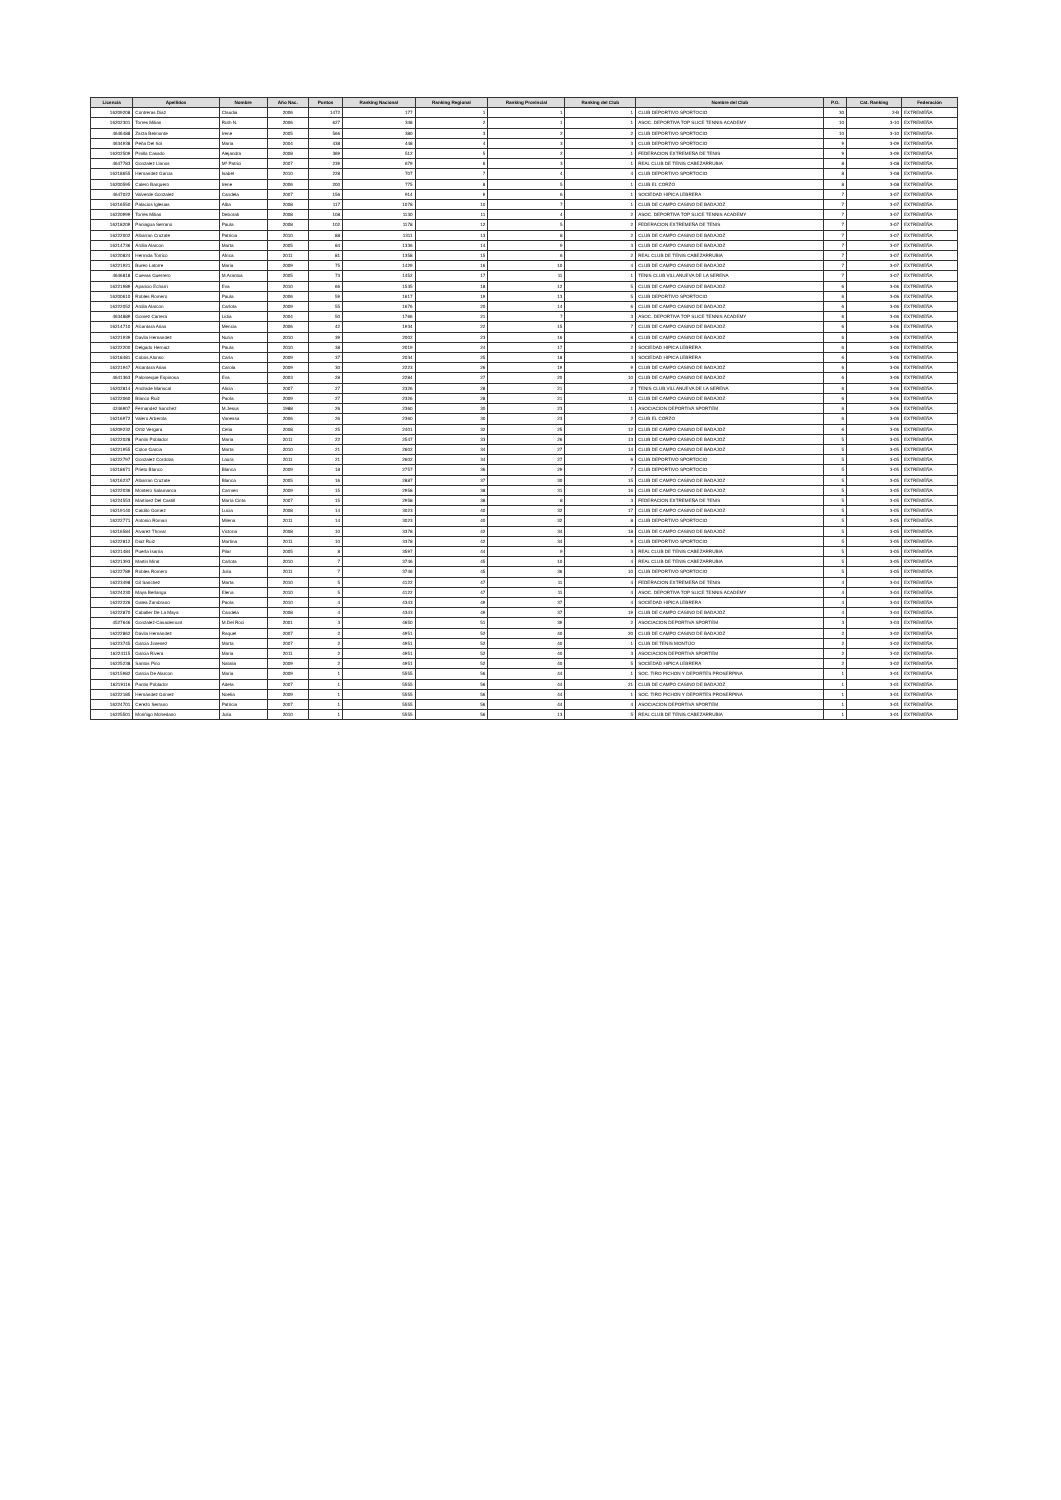| Licencia | Apellidos | Nombre | Año Nac. | Puntos | Ranking Nacional | Ranking Regional | Ranking Provincial | Ranking del Club | Nombre del Club | P.O. | Cat. Ranking | Federación |
| --- | --- | --- | --- | --- | --- | --- | --- | --- | --- | --- | --- | --- |
| 16209208 | Contreras Diaz | Claudia | 2006 | 1472 | 177 | 1 | 1 | 1 | CLUB DEPORTIVO SPORTOCIO | 30 | 2-B | EXTREMEÑA |
| 16202301 | Torres Milian | Ruth N. | 2006 | 627 | 348 | 2 | 1 | 1 | ASOC. DEPORTIVA TOP SLICE TENNIS ACADEMY | 10 | 3-10 | EXTREMEÑA |
| 4646488 | Zarza Belmonte | Irene | 2005 | 566 | 380 | 3 | 2 | 2 | CLUB DEPORTIVO SPORTOCIO | 10 | 3-10 | EXTREMEÑA |
| 4634938 | Peña Del Sol | Maria | 2004 | 438 | 448 | 4 | 3 | 3 | CLUB DEPORTIVO SPORTOCIO | 9 | 3-09 | EXTREMEÑA |
| 16202509 | Pinilla Casado | Alejandra | 2008 | 369 | 512 | 5 | 2 | 1 | FEDERACION EXTREMEÑA DE TENIS | 9 | 3-09 | EXTREMEÑA |
| 4647783 | Gonzalez Llanos | Mª Patrici | 2007 | 239 | 679 | 6 | 3 | 1 | REAL CLUB DE TENIS CABEZARRUBIA | 8 | 3-08 | EXTREMEÑA |
| 16218655 | Hernandez Garcia | Isabel | 2010 | 228 | 707 | 7 | 4 | 4 | CLUB DEPORTIVO SPORTOCIO | 8 | 3-08 | EXTREMEÑA |
| 16200595 | Calero Barquero | Irene | 2006 | 200 | 775 | 8 | 5 | 1 | CLUB EL CORZO | 8 | 3-08 | EXTREMEÑA |
| 4647022 | Valverde Gonzalez | Candela | 2007 | 156 | 914 | 9 | 6 | 1 | SOCIEDAD HIPICA LEBRERA | 7 | 3-07 | EXTREMEÑA |
| 16216550 | Palacios Iglesias | Alba | 2008 | 117 | 1078 | 10 | 7 | 1 | CLUB DE CAMPO CASINO DE BADAJOZ | 7 | 3-07 | EXTREMEÑA |
| 16220999 | Torres Milian | Deborah | 2008 | 108 | 1130 | 11 | 4 | 2 | ASOC. DEPORTIVA TOP SLICE TENNIS ACADEMY | 7 | 3-07 | EXTREMEÑA |
| 16218209 | Paniagua Serrano | Paula | 2008 | 102 | 1178 | 12 | 5 | 2 | FEDERACION EXTREMEÑA DE TENIS | 7 | 3-07 | EXTREMEÑA |
| 16222002 | Albarran Cruzate | Patricia | 2010 | 88 | 1311 | 13 | 8 | 2 | CLUB DE CAMPO CASINO DE BADAJOZ | 7 | 3-07 | EXTREMEÑA |
| 16214736 | Ardila Alarcon | Marta | 2005 | 84 | 1336 | 14 | 9 | 3 | CLUB DE CAMPO CASINO DE BADAJOZ | 7 | 3-07 | EXTREMEÑA |
| 16220824 | Hermida Torrico | Africa | 2011 | 81 | 1358 | 15 | 6 | 2 | REAL CLUB DE TENIS CABEZARRUBIA | 7 | 3-07 | EXTREMEÑA |
| 16221921 | Bureo Latorre | Maria | 2009 | 75 | 1429 | 16 | 10 | 4 | CLUB DE CAMPO CASINO DE BADAJOZ | 7 | 3-07 | EXTREMEÑA |
| 4646818 | Cuevas Guerrero | M.Arantxa | 2005 | 73 | 1452 | 17 | 11 | 1 | TENIS CLUB VILLANUEVA DE LA SERENA | 7 | 3-07 | EXTREMEÑA |
| 16221989 | Aparicio Echarri | Eva | 2010 | 66 | 1535 | 18 | 12 | 5 | CLUB DE CAMPO CASINO DE BADAJOZ | 6 | 3-06 | EXTREMEÑA |
| 16200610 | Robles Romero | Paula | 2006 | 59 | 1617 | 19 | 13 | 5 | CLUB DEPORTIVO SPORTOCIO | 6 | 3-06 | EXTREMEÑA |
| 16222052 | Ardila Alarcon | Carlota | 2009 | 55 | 1676 | 20 | 14 | 6 | CLUB DE CAMPO CASINO DE BADAJOZ | 6 | 3-06 | EXTREMEÑA |
| 4634889 | Gomez Carrera | Lidia | 2004 | 50 | 1766 | 21 | 7 | 3 | ASOC. DEPORTIVA TOP SLICE TENNIS ACADEMY | 6 | 3-06 | EXTREMEÑA |
| 16214710 | Alcantara Arias | Mencia | 2006 | 42 | 1934 | 22 | 15 | 7 | CLUB DE CAMPO CASINO DE BADAJOZ | 6 | 3-06 | EXTREMEÑA |
| 16221939 | Davila Hernandez | Nuria | 2010 | 39 | 2002 | 23 | 16 | 8 | CLUB DE CAMPO CASINO DE BADAJOZ | 6 | 3-06 | EXTREMEÑA |
| 16222200 | Delgado Hernaiz | Paula | 2010 | 38 | 2019 | 24 | 17 | 2 | SOCIEDAD HIPICA LEBRERA | 6 | 3-06 | EXTREMEÑA |
| 16218481 | Cobos Alonso | Carla | 2009 | 37 | 2034 | 25 | 18 | 3 | SOCIEDAD HIPICA LEBRERA | 6 | 3-06 | EXTREMEÑA |
| 16221947 | Alcantara Arias | Carola | 2009 | 30 | 2223 | 26 | 19 | 9 | CLUB DE CAMPO CASINO DE BADAJOZ | 6 | 3-06 | EXTREMEÑA |
| 4641363 | Palomeque Espinosa | Eva | 2003 | 28 | 2284 | 27 | 20 | 10 | CLUB DE CAMPO CASINO DE BADAJOZ | 6 | 3-06 | EXTREMEÑA |
| 16202814 | Andrade Mariscal | Alicia | 2007 | 27 | 2326 | 28 | 21 | 2 | TENIS CLUB VILLANUEVA DE LA SERENA | 6 | 3-06 | EXTREMEÑA |
| 16222060 | Blanco Ruiz | Paola | 2009 | 27 | 2326 | 28 | 21 | 11 | CLUB DE CAMPO CASINO DE BADAJOZ | 6 | 3-06 | EXTREMEÑA |
| 4246907 | Fernandez Sanchez | M.Jesus | 1988 | 26 | 2360 | 30 | 23 | 1 | ASOCIACION DEPORTIVA SPORTEM | 6 | 3-06 | EXTREMEÑA |
| 16216972 | Valero Arberola | Vanessa | 2006 | 26 | 2360 | 30 | 23 | 2 | CLUB EL CORZO | 6 | 3-06 | EXTREMEÑA |
| 16209232 | Ortiz Vergara | Celia | 2008 | 25 | 2401 | 32 | 25 | 12 | CLUB DE CAMPO CASINO DE BADAJOZ | 6 | 3-06 | EXTREMEÑA |
| 16222028 | Pantin Poblador | Maria | 2011 | 22 | 2547 | 33 | 26 | 13 | CLUB DE CAMPO CASINO DE BADAJOZ | 5 | 3-05 | EXTREMEÑA |
| 16221955 | Colon Garcia | Marta | 2010 | 21 | 2602 | 34 | 27 | 14 | CLUB DE CAMPO CASINO DE BADAJOZ | 5 | 3-05 | EXTREMEÑA |
| 16222797 | Gonzalez Cordoba | Laura | 2011 | 21 | 2602 | 34 | 27 | 6 | CLUB DEPORTIVO SPORTOCIO | 5 | 3-05 | EXTREMEÑA |
| 16218671 | Prieto Blanco | Blanca | 2009 | 18 | 2757 | 36 | 29 | 7 | CLUB DEPORTIVO SPORTOCIO | 5 | 3-05 | EXTREMEÑA |
| 16216237 | Albarran Cruzate | Blanca | 2005 | 16 | 2887 | 37 | 30 | 15 | CLUB DE CAMPO CASINO DE BADAJOZ | 5 | 3-05 | EXTREMEÑA |
| 16222036 | Montero Salamanca | Carmen | 2009 | 15 | 2958 | 38 | 31 | 16 | CLUB DE CAMPO CASINO DE BADAJOZ | 5 | 3-05 | EXTREMEÑA |
| 16224553 | Martínez Del Castill | María Cinta | 2007 | 15 | 2958 | 38 | 8 | 3 | FEDERACION EXTREMEÑA DE TENIS | 5 | 3-05 | EXTREMEÑA |
| 16219140 | Caldito Gomez | Lucia | 2008 | 14 | 3023 | 40 | 32 | 17 | CLUB DE CAMPO CASINO DE BADAJOZ | 5 | 3-05 | EXTREMEÑA |
| 16222771 | Antonio Roman | Milena | 2011 | 14 | 3023 | 40 | 32 | 8 | CLUB DEPORTIVO SPORTOCIO | 5 | 3-05 | EXTREMEÑA |
| 16216584 | Alvarez Thovar | Victoria | 2008 | 10 | 3378 | 42 | 34 | 18 | CLUB DE CAMPO CASINO DE BADAJOZ | 5 | 3-05 | EXTREMEÑA |
| 16222812 | Diaz Ruiz | Martina | 2011 | 10 | 3378 | 42 | 34 | 9 | CLUB DEPORTIVO SPORTOCIO | 5 | 3-05 | EXTREMEÑA |
| 16221484 | Puerta Isarria | Pilar | 2005 | 8 | 3597 | 44 | 9 | 3 | REAL CLUB DE TENIS CABEZARRUBIA | 5 | 3-05 | EXTREMEÑA |
| 16221393 | Martin Mirat | Carlota | 2010 | 7 | 3746 | 45 | 10 | 4 | REAL CLUB DE TENIS CABEZARRUBIA | 5 | 3-05 | EXTREMEÑA |
| 16222789 | Robles Romero | Julia | 2011 | 7 | 3746 | 45 | 36 | 10 | CLUB DEPORTIVO SPORTOCIO | 5 | 3-05 | EXTREMEÑA |
| 16223498 | Gil Sanchez | Marta | 2010 | 5 | 4122 | 47 | 11 | 4 | FEDERACION EXTREMEÑA DE TENIS | 4 | 3-04 | EXTREMEÑA |
| 16224230 | Maya Berlanga | Elena | 2010 | 5 | 4122 | 47 | 11 | 4 | ASOC. DEPORTIVA TOP SLICE TENNIS ACADEMY | 4 | 3-04 | EXTREMEÑA |
| 16222226 | Galea Zambrano | Paola | 2010 | 4 | 4343 | 49 | 37 | 4 | SOCIEDAD HIPICA LEBRERA | 4 | 3-04 | EXTREMEÑA |
| 16222870 | Caballer De La Maya | Candela | 2008 | 4 | 4343 | 49 | 37 | 19 | CLUB DE CAMPO CASINO DE BADAJOZ | 4 | 3-04 | EXTREMEÑA |
| 4527646 | Gonzalez-Casademunt | M.Del Roci | 2001 | 3 | 4650 | 51 | 39 | 2 | ASOCIACION DEPORTIVA SPORTEM | 3 | 3-03 | EXTREMEÑA |
| 16222862 | Dávila Hernández | Raquel | 2007 | 2 | 4951 | 52 | 40 | 20 | CLUB DE CAMPO CASINO DE BADAJOZ | 2 | 3-02 | EXTREMEÑA |
| 16223745 | Garcia Jimenez | Marta | 2007 | 2 | 4951 | 52 | 40 | 1 | CLUB DE TENIS MONTIJO | 2 | 3-02 | EXTREMEÑA |
| 16224115 | Garcia Rivera | Maria | 2011 | 2 | 4951 | 52 | 40 | 3 | ASOCIACION DEPORTIVA SPORTEM | 2 | 3-02 | EXTREMEÑA |
| 16225238 | Santos Pino | Natalia | 2009 | 2 | 4951 | 52 | 40 | 5 | SOCIEDAD HIPICA LEBRERA | 2 | 3-02 | EXTREMEÑA |
| 16215982 | Garcia De Alarcon | Maria | 2009 | 1 | 5555 | 56 | 44 | 1 | SOC. TIRO PICHON Y DEPORTES PROSERPINA | 1 | 3-01 | EXTREMEÑA |
| 16219116 | Pantin Poblador | Adela | 2007 | 1 | 5555 | 56 | 44 | 21 | CLUB DE CAMPO CASINO DE BADAJOZ | 1 | 3-01 | EXTREMEÑA |
| 16222185 | Hernández Gómez | Noelia | 2009 | 1 | 5555 | 56 | 44 | 1 | SOC. TIRO PICHON Y DEPORTES PROSERPINA | 1 | 3-01 | EXTREMEÑA |
| 16224701 | Cerezo Serrano | Patricia | 2007 | 1 | 5555 | 56 | 44 | 4 | ASOCIACION DEPORTIVA SPORTEM | 1 | 3-01 | EXTREMEÑA |
| 16225501 | Moriñigo Mohedano | Julia | 2010 | 1 | 5555 | 56 | 13 | 5 | REAL CLUB DE TENIS CABEZARRUBIA | 1 | 3-01 | EXTREMEÑA |